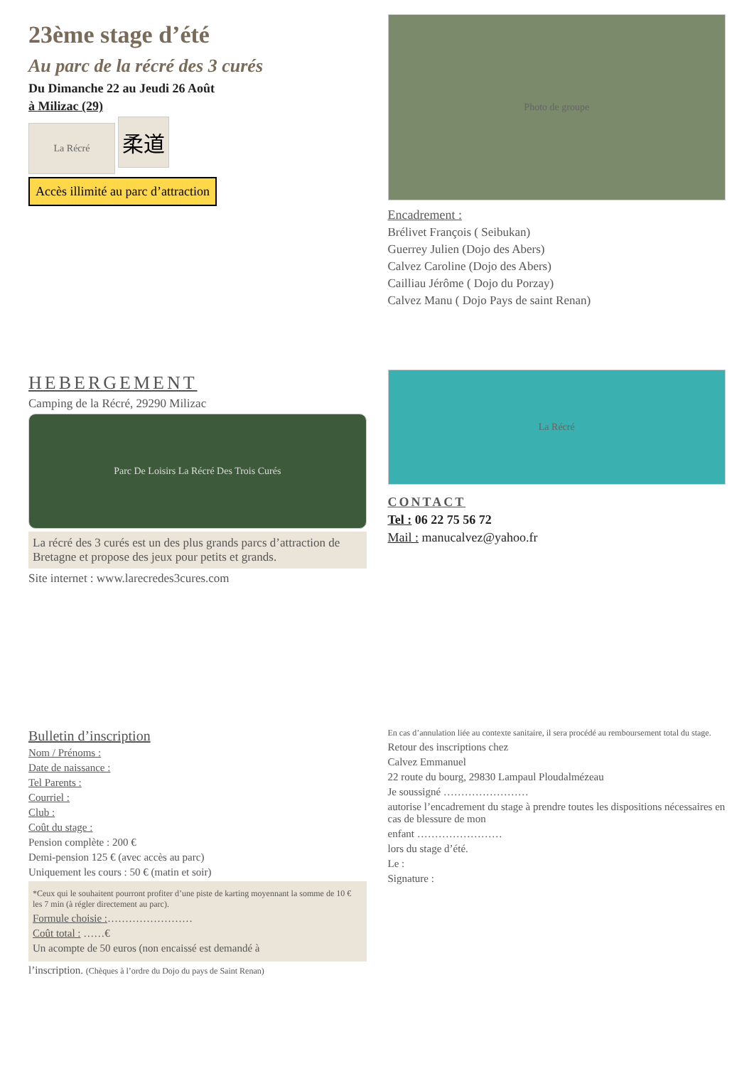23ème stage d’été
Au parc de la récré des 3 curés
Du Dimanche 22 au Jeudi 26 Août
à Milizac (29)
La Récré 柔道
Accès illimité au parc d’attraction
Photo de groupe
Encadrement :
Brélivet François ( Seibukan)
Guerrey Julien (Dojo des Abers)
Calvez Caroline (Dojo des Abers)
Cailliau Jérôme ( Dojo du Porzay)
Calvez Manu ( Dojo Pays de saint Renan)
HEBERGEMENT
Camping de la Récré, 29290 Milizac
Parc De Loisirs La Récré Des Trois Curés
La récré des 3 curés est un des plus grands parcs d’attraction de Bretagne et propose des jeux pour petits et grands.
Site internet : www.larecredes3cures.com
La Récré
CONTACT
Tel : 06 22 75 56 72
Mail : manucalvez@yahoo.fr
Bulletin d’inscription
Nom / Prénoms :
Date de naissance :
Tel Parents :
Courriel :
Club :
Coût du stage :
Pension complète : 200 €
Demi-pension 125 € (avec accès au parc)
Uniquement les cours : 50 € (matin et soir)
*Ceux qui le souhaitent pourront profiter d’une piste de karting moyennant la somme de 10 € les 7 min (à régler directement au parc).
Formule choisie :……………………
Coût total : ……€
Un acompte de 50 euros (non encaissé est demandé à
l’inscription. (Chèques à l’ordre du Dojo du pays de Saint Renan)
En cas d’annulation liée au contexte sanitaire, il sera procédé au remboursement total du stage.
Retour des inscriptions chez
Calvez Emmanuel
22 route du bourg, 29830 Lampaul Ploudalmézeau
Je soussigné ……………………
autorise l’encadrement du stage à prendre toutes les dispositions nécessaires en cas de blessure de mon
enfant ……………………
lors du stage d’été.
Le :
Signature :